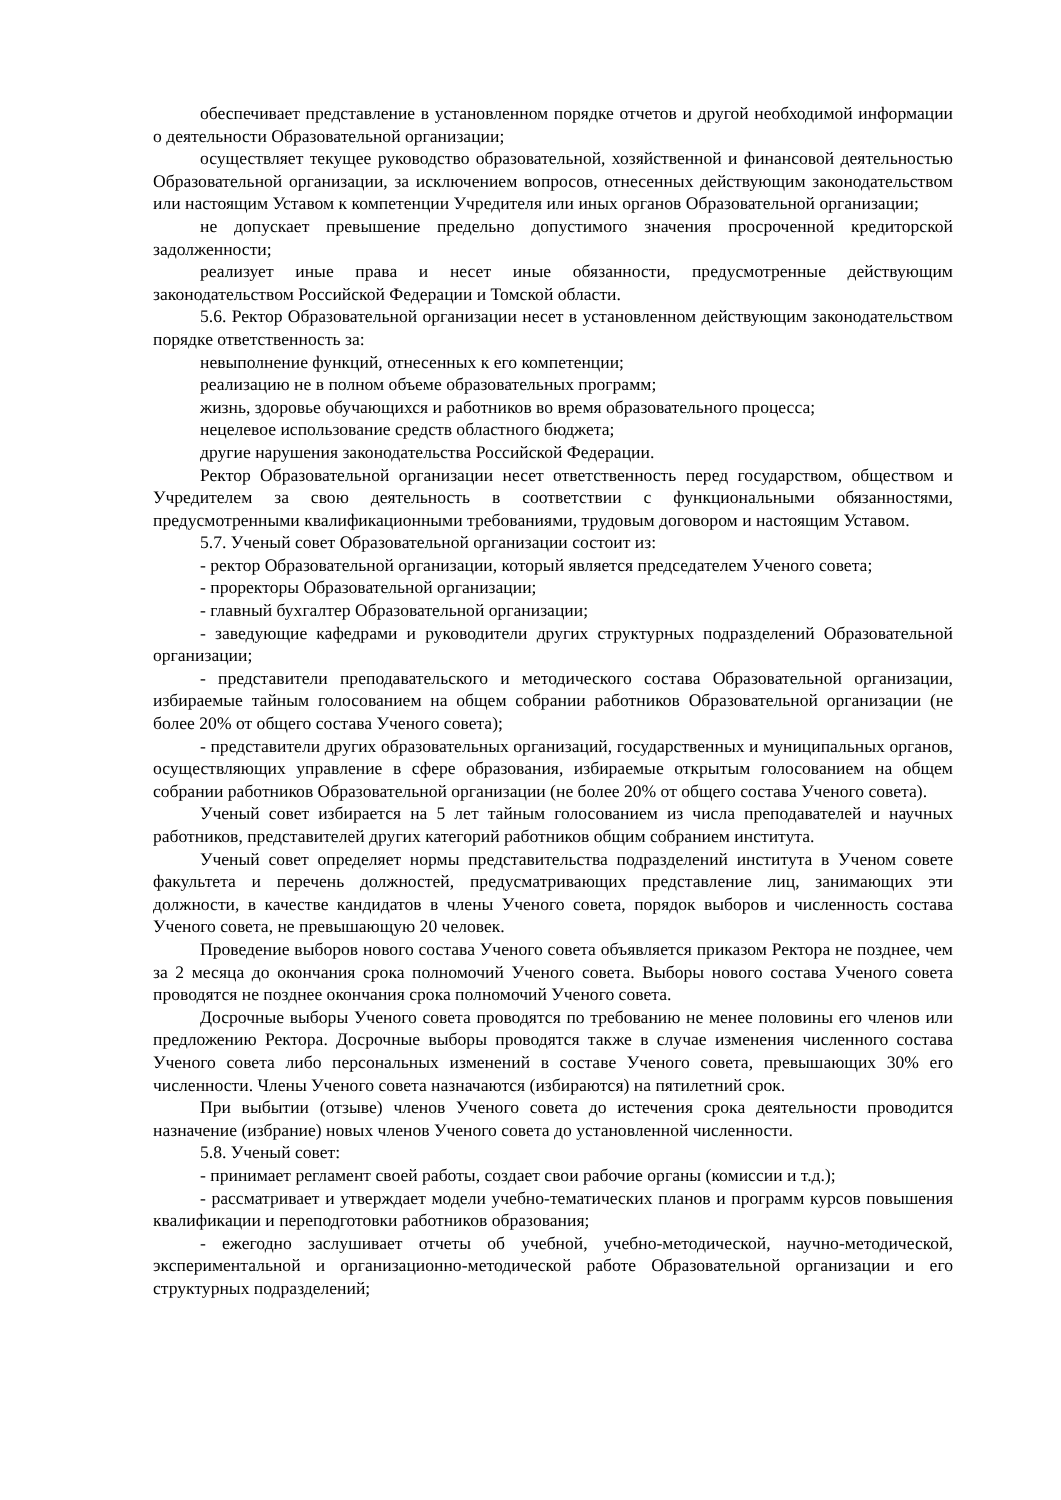обеспечивает представление в установленном порядке отчетов и другой необходимой информации о деятельности Образовательной организации;
осуществляет текущее руководство образовательной, хозяйственной и финансовой деятельностью Образовательной организации, за исключением вопросов, отнесенных действующим законодательством или настоящим Уставом к компетенции Учредителя или иных органов Образовательной организации;
не допускает превышение предельно допустимого значения просроченной кредиторской задолженности;
реализует иные права и несет иные обязанности, предусмотренные действующим законодательством Российской Федерации и Томской области.
5.6. Ректор Образовательной организации несет в установленном действующим законодательством порядке ответственность за:
невыполнение функций, отнесенных к его компетенции;
реализацию не в полном объеме образовательных программ;
жизнь, здоровье обучающихся и работников во время образовательного процесса;
нецелевое использование средств областного бюджета;
другие нарушения законодательства Российской Федерации.
Ректор Образовательной организации несет ответственность перед государством, обществом и Учредителем за свою деятельность в соответствии с функциональными обязанностями, предусмотренными квалификационными требованиями, трудовым договором и настоящим Уставом.
5.7. Ученый совет Образовательной организации состоит из:
- ректор Образовательной организации, который является председателем Ученого совета;
- проректоры Образовательной организации;
- главный бухгалтер Образовательной организации;
- заведующие кафедрами и руководители других структурных подразделений Образовательной организации;
- представители преподавательского и методического состава Образовательной организации, избираемые тайным голосованием на общем собрании работников Образовательной организации (не более 20% от общего состава Ученого совета);
- представители других образовательных организаций, государственных и муниципальных органов, осуществляющих управление в сфере образования, избираемые открытым голосованием на общем собрании работников Образовательной организации (не более 20% от общего состава Ученого совета).
Ученый совет избирается на 5 лет тайным голосованием из числа преподавателей и научных работников, представителей других категорий работников общим собранием института.
Ученый совет определяет нормы представительства подразделений института в Ученом совете факультета и перечень должностей, предусматривающих представление лиц, занимающих эти должности, в качестве кандидатов в члены Ученого совета, порядок выборов и численность состава Ученого совета, не превышающую 20 человек.
Проведение выборов нового состава Ученого совета объявляется приказом Ректора не позднее, чем за 2 месяца до окончания срока полномочий Ученого совета. Выборы нового состава Ученого совета проводятся не позднее окончания срока полномочий Ученого совета.
Досрочные выборы Ученого совета проводятся по требованию не менее половины его членов или предложению Ректора. Досрочные выборы проводятся также в случае изменения численного состава Ученого совета либо персональных изменений в составе Ученого совета, превышающих 30% его численности. Члены Ученого совета назначаются (избираются) на пятилетний срок.
При выбытии (отзыве) членов Ученого совета до истечения срока деятельности проводится назначение (избрание) новых членов Ученого совета до установленной численности.
5.8. Ученый совет:
- принимает регламент своей работы, создает свои рабочие органы (комиссии и т.д.);
- рассматривает и утверждает модели учебно-тематических планов и программ курсов повышения квалификации и переподготовки работников образования;
- ежегодно заслушивает отчеты об учебной, учебно-методической, научно-методической, экспериментальной и организационно-методической работе Образовательной организации и его структурных подразделений;